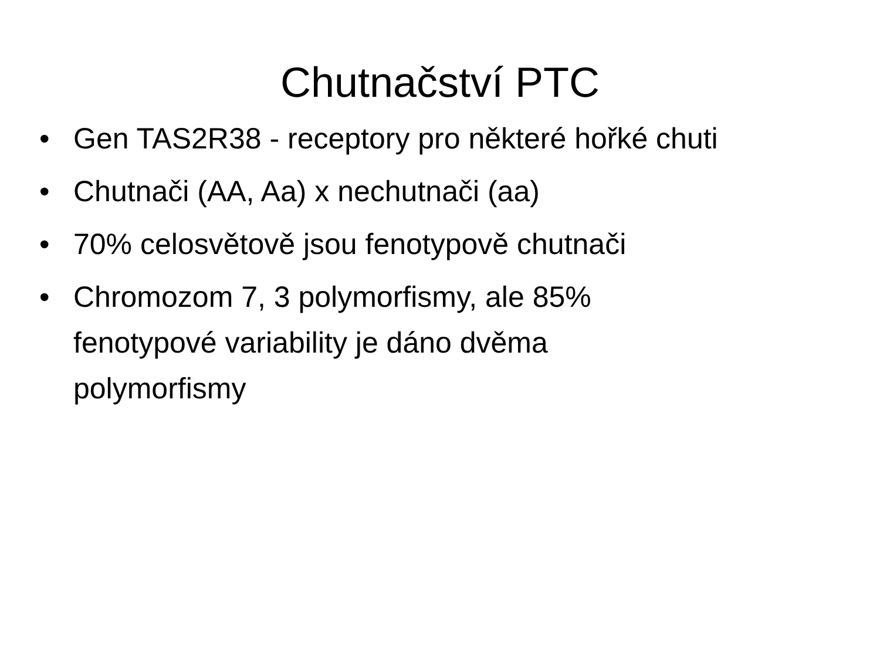Chutnačství PTC
• Gen TAS2R38 - receptory pro některé hořké chuti
• Chutnači (AA, Aa) x nechutnači (aa)
• 70% celosvětově jsou fenotypově chutnači
• Chromozom 7, 3 polymorfismy, ale 85%
fenotypové variability je dáno dvěma
polymorfismy